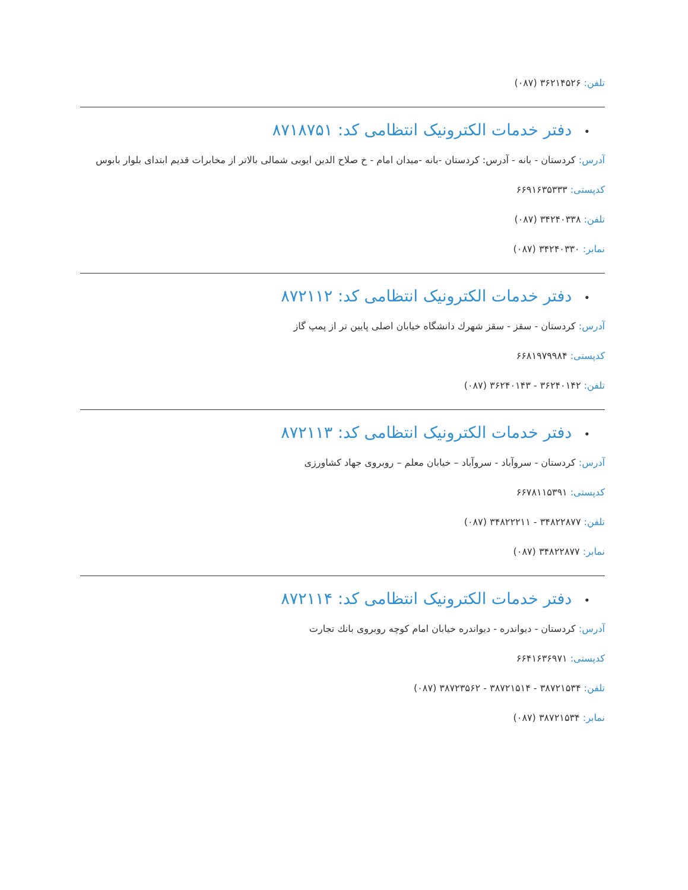تلفن: ۳۶۲۱۴۵۲۶ (۰۸۷)
•دفتر خدمات الکترونیک انتظامی کد: ۸۷۱۸۷۵۱
آدرس: کردستان - بانه - آدرس: کردستان -بانه -میدان امام - خ صلاح الدین ایوبی شمالی بالاتر از مخابرات قدیم ابتدای بلوار بابوس
کدپستی: ۶۶۹۱۶۳۵۳۳۳
تلفن: ۳۴۲۴۰۳۳۸ (۰۸۷)
نمابر: ۳۴۲۴۰۳۳۰ (۰۸۷)
•دفتر خدمات الکترونیک انتظامی کد: ۸۷۲۱۱۲
آدرس: کردستان - سقز - سقز شهرك دانشگاه خیابان اصلی پایین تر از پمپ گاز
کدپستی: ۶۶۸۱۹۷۹۹۸۴
تلفن: ۳۶۲۴۰۱۴۲ - ۳۶۲۴۰۱۴۳ (۰۸۷)
•دفتر خدمات الکترونیک انتظامی کد: ۸۷۲۱۱۳
آدرس: کردستان - سروآباد - سروآباد – خیابان معلم – روبروی جهاد کشاورزی
کدپستی: ۶۶۷۸۱۱۵۳۹۱
تلفن: ۳۴۸۲۲۸۷۷ - ۳۴۸۲۲۲۱۱ (۰۸۷)
نمابر: ۳۴۸۲۲۸۷۷ (۰۸۷)
•دفتر خدمات الکترونیک انتظامی کد: ۸۷۲۱۱۴
آدرس: کردستان - دیواندره - دیواندره خیابان امام کوچه روبروی بانك تجارت
کدپستی: ۶۶۴۱۶۳۶۹۷۱
تلفن: ۳۸۷۲۱۵۳۴ - ۳۸۷۲۱۵۱۴ - ۳۸۷۲۳۵۶۲ (۰۸۷)
نمابر: ۳۸۷۲۱۵۳۴ (۰۸۷)